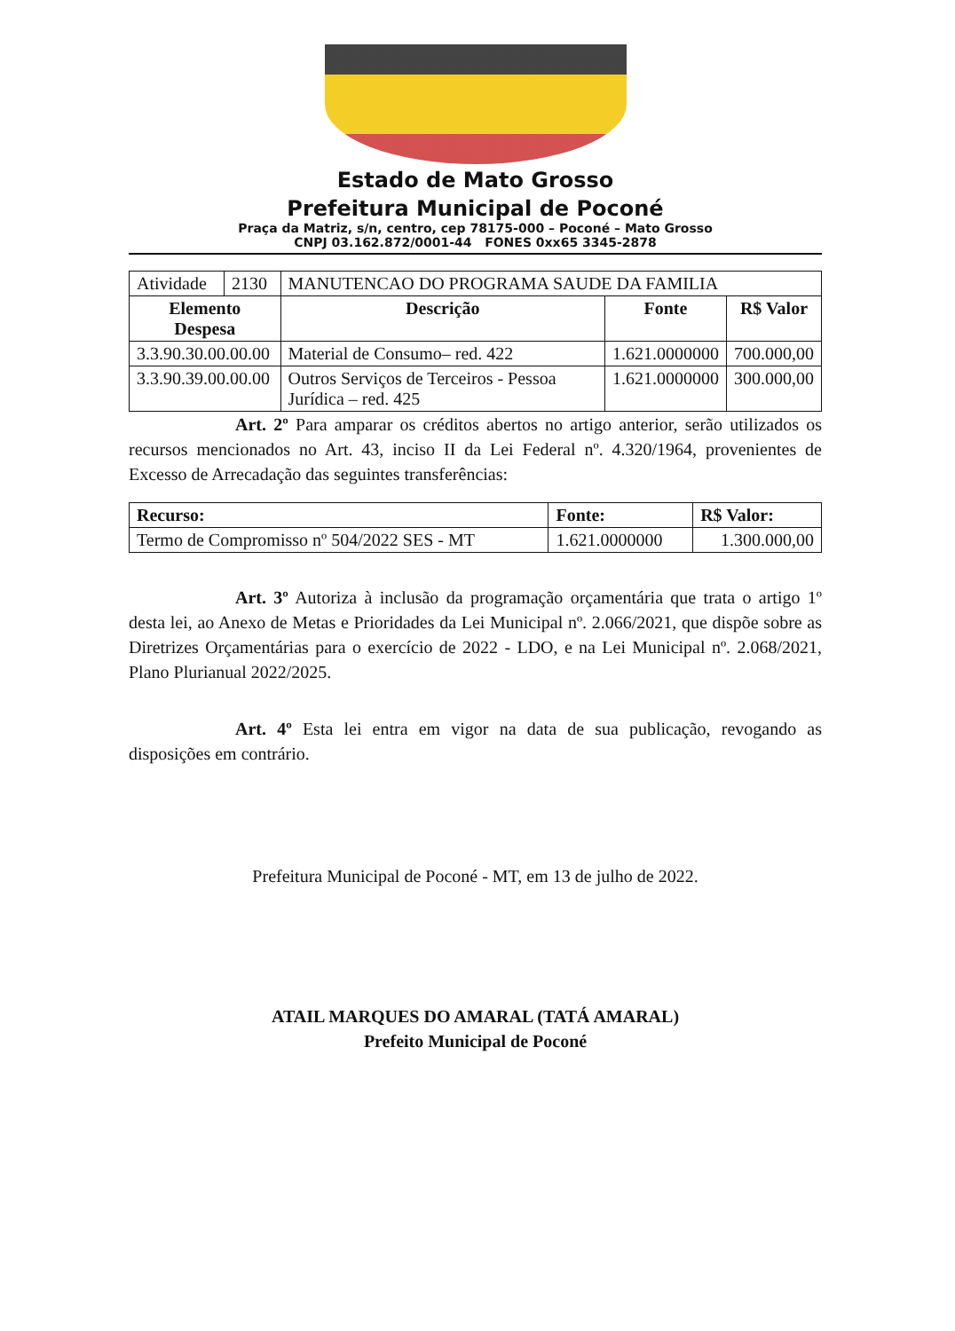Estado de Mato Grosso
Prefeitura Municipal de Poconé
Praça da Matriz, s/n, centro, cep 78175-000 – Poconé – Mato Grosso
CNPJ 03.162.872/0001-44 FONES 0xx65 3345-2878
| Atividade | 2130 | MANUTENCAO DO PROGRAMA SAUDE DA FAMILIA | | |
| Elemento Despesa | | Descrição | Fonte | R$ Valor |
| 3.3.90.30.00.00.00 | | Material de Consumo– red. 422 | 1.621.0000000 | 700.000,00 |
| 3.3.90.39.00.00.00 | | Outros Serviços de Terceiros - Pessoa Jurídica – red. 425 | 1.621.0000000 | 300.000,00 |
Art. 2º Para amparar os créditos abertos no artigo anterior, serão utilizados os recursos mencionados no Art. 43, inciso II da Lei Federal nº. 4.320/1964, provenientes de Excesso de Arrecadação das seguintes transferências:
| Recurso: | Fonte: | R$ Valor: |
| --- | --- | --- |
| Termo de Compromisso nº 504/2022 SES - MT | 1.621.0000000 | 1.300.000,00 |
Art. 3º Autoriza à inclusão da programação orçamentária que trata o artigo 1º desta lei, ao Anexo de Metas e Prioridades da Lei Municipal nº. 2.066/2021, que dispõe sobre as Diretrizes Orçamentárias para o exercício de 2022 - LDO, e na Lei Municipal nº. 2.068/2021, Plano Plurianual 2022/2025.
Art. 4º Esta lei entra em vigor na data de sua publicação, revogando as disposições em contrário.
Prefeitura Municipal de Poconé - MT, em 13 de julho de 2022.
ATAIL MARQUES DO AMARAL (TATÁ AMARAL)
Prefeito Municipal de Poconé